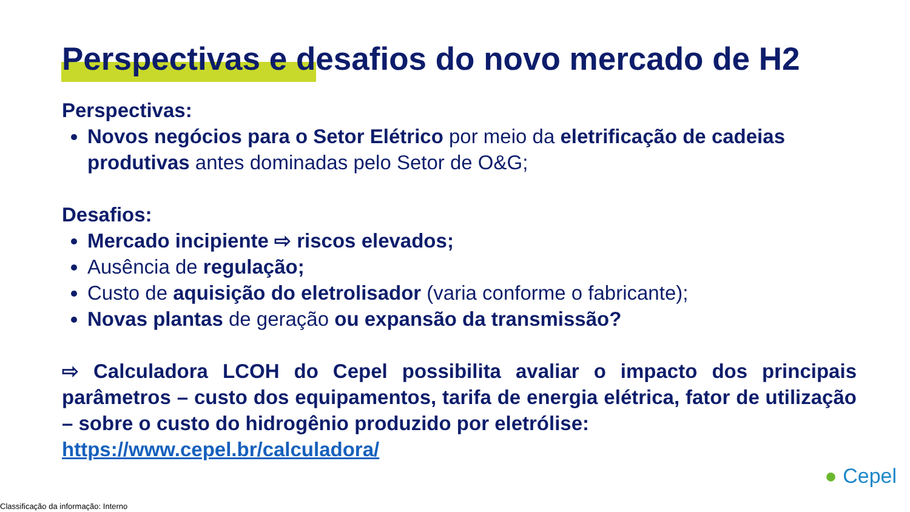Perspectivas e desafios do novo mercado de H2
Perspectivas:
Novos negócios para o Setor Elétrico por meio da eletrificação de cadeias produtivas antes dominadas pelo Setor de O&G;
Desafios:
Mercado incipiente ⇨ riscos elevados;
Ausência de regulação;
Custo de aquisição do eletrolisador (varia conforme o fabricante);
Novas plantas de geração ou expansão da transmissão?
⇨ Calculadora LCOH do Cepel possibilita avaliar o impacto dos principais parâmetros – custo dos equipamentos, tarifa de energia elétrica, fator de utilização – sobre o custo do hidrogênio produzido por eletrólise:
https://www.cepel.br/calculadora/
● Cepel
Classificação da informação: Interno